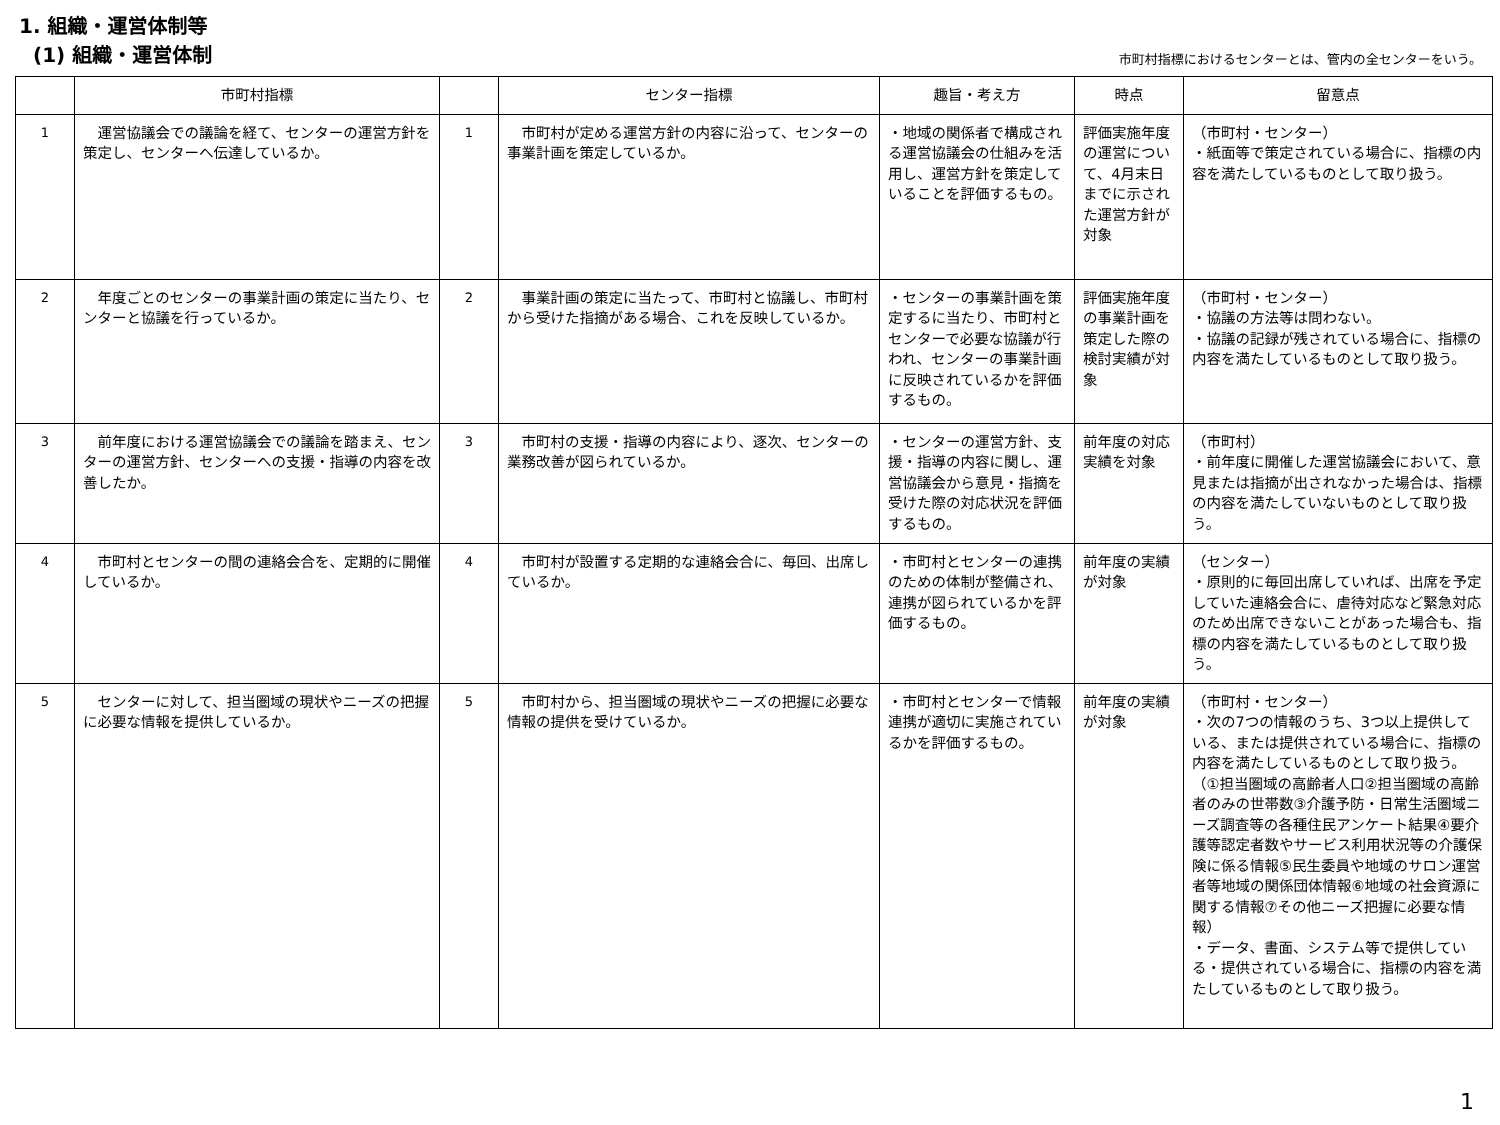1. 組織・運営体制等
(1) 組織・運営体制
市町村指標におけるセンターとは、管内の全センターをいう。
| | 市町村指標 | | センター指標 | 趣旨・考え方 | 時点 | 留意点 |
| --- | --- | --- | --- | --- | --- | --- |
| 1 | 運営協議会での議論を経て、センターの運営方針を策定し、センターへ伝達しているか。 | 1 | 市町村が定める運営方針の内容に沿って、センターの事業計画を策定しているか。 | ・地域の関係者で構成される運営協議会の仕組みを活用し、運営方針を策定していることを評価するもの。 | 評価実施年度の運営について、4月末日までに示された運営方針が対象 | （市町村・センター） ・紙面等で策定されている場合に、指標の内容を満たしているものとして取り扱う。 |
| 2 | 年度ごとのセンターの事業計画の策定に当たり、センターと協議を行っているか。 | 2 | 事業計画の策定に当たって、市町村と協議し、市町村から受けた指摘がある場合、これを反映しているか。 | ・センターの事業計画を策定するに当たり、市町村とセンターで必要な協議が行われ、センターの事業計画に反映されているかを評価するもの。 | 評価実施年度の事業計画を策定した際の検討実績が対象 | （市町村・センター） ・協議の方法等は問わない。 ・協議の記録が残されている場合に、指標の内容を満たしているものとして取り扱う。 |
| 3 | 前年度における運営協議会での議論を踏まえ、センターの運営方針、センターへの支援・指導の内容を改善したか。 | 3 | 市町村の支援・指導の内容により、逐次、センターの業務改善が図られているか。 | ・センターの運営方針、支援・指導の内容に関し、運営協議会から意見・指摘を受けた際の対応状況を評価するもの。 | 前年度の対応実績を対象 | （市町村） ・前年度に開催した運営協議会において、意見または指摘が出されなかった場合は、指標の内容を満たしていないものとして取り扱う。 |
| 4 | 市町村とセンターの間の連絡会合を、定期的に開催しているか。 | 4 | 市町村が設置する定期的な連絡会合に、毎回、出席しているか。 | ・市町村とセンターの連携のための体制が整備され、連携が図られているかを評価するもの。 | 前年度の実績が対象 | （センター） ・原則的に毎回出席していれば、出席を予定していた連絡会合に、虐待対応など緊急対応のため出席できないことがあった場合も、指標の内容を満たしているものとして取り扱う。 |
| 5 | センターに対して、担当圏域の現状やニーズの把握に必要な情報を提供しているか。 | 5 | 市町村から、担当圏域の現状やニーズの把握に必要な情報の提供を受けているか。 | ・市町村とセンターで情報連携が適切に実施されているかを評価するもの。 | 前年度の実績が対象 | （市町村・センター） ・次の7つの情報のうち、3つ以上提供している、または提供されている場合に、指標の内容を満たしているものとして取り扱う。（①担当圏域の高齢者人口②担当圏域の高齢者のみの世帯数③介護予防・日常生活圏域ニーズ調査等の各種住民アンケート結果④要介護等認定者数やサービス利用状況等の介護保険に係る情報⑤民生委員や地域のサロン運営者等地域の関係団体情報⑥地域の社会資源に関する情報⑦その他ニーズ把握に必要な情報） ・データ、書面、システム等で提供している・提供されている場合に、指標の内容を満たしているものとして取り扱う。 |
1